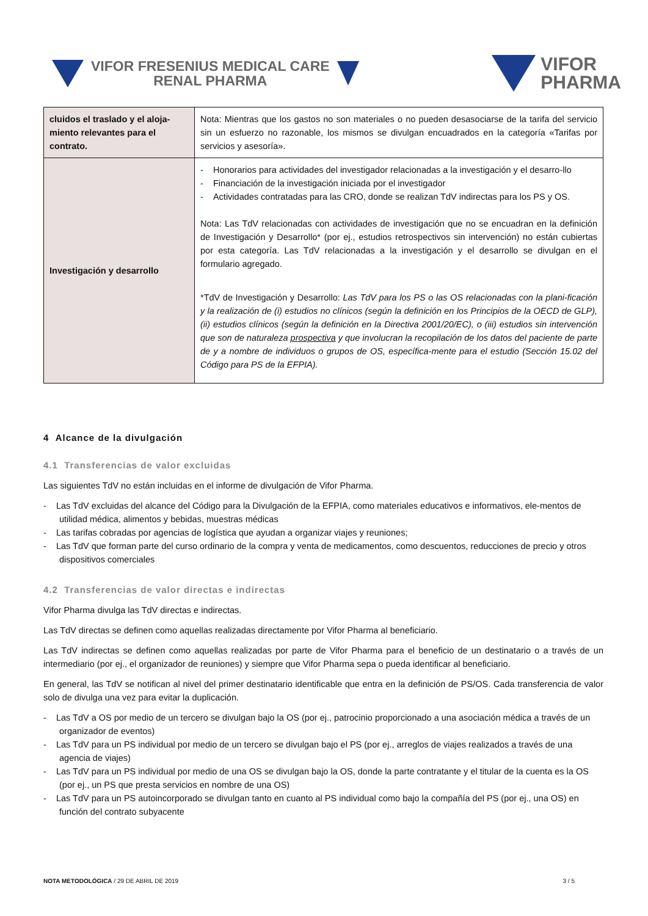VIFOR FRESENIUS MEDICAL CARE
RENAL PHARMA
VIFOR
PHARMA
| cluidos el traslado y el aloja-miento relevantes para el contrato. | Nota: Mientras que los gastos no son materiales o no pueden desasociarse de la tarifa del servicio sin un esfuerzo no razonable, los mismos se divulgan encuadrados en la categoría «Tarifas por servicios y asesoría». |
| Investigación y desarrollo | - Honorarios para actividades del investigador relacionadas a la investigación y el desarro-llo - Financiación de la investigación iniciada por el investigador - Actividades contratadas para las CRO, donde se realizan TdV indirectas para los PS y OS. Nota: Las TdV relacionadas con actividades de investigación que no se encuadran en la definición de Investigación y Desarrollo* (por ej., estudios retrospectivos sin intervención) no están cubiertas por esta categoría. Las TdV relacionadas a la investigación y el desarrollo se divulgan en el formulario agregado. *TdV de Investigación y Desarrollo: Las TdV para los PS o las OS relacionadas con la plani-ficación y la realización de (i) estudios no clínicos (según la definición en los Principios de la OECD de GLP), (ii) estudios clínicos (según la definición en la Directiva 2001/20/EC), o (iii) estudios sin intervención que son de naturaleza prospectiva y que involucran la recopilación de los datos del paciente de parte de y a nombre de individuos o grupos de OS, específica-mente para el estudio (Sección 15.02 del Código para PS de la EFPIA). |
4 Alcance de la divulgación
4.1 Transferencias de valor excluidas
Las siguientes TdV no están incluidas en el informe de divulgación de Vifor Pharma.
- Las TdV excluidas del alcance del Código para la Divulgación de la EFPIA, como materiales educativos e informativos, ele-mentos de utilidad médica, alimentos y bebidas, muestras médicas
- Las tarifas cobradas por agencias de logística que ayudan a organizar viajes y reuniones;
- Las TdV que forman parte del curso ordinario de la compra y venta de medicamentos, como descuentos, reducciones de precio y otros dispositivos comerciales
4.2 Transferencias de valor directas e indirectas
Vifor Pharma divulga las TdV directas e indirectas.
Las TdV directas se definen como aquellas realizadas directamente por Vifor Pharma al beneficiario.
Las TdV indirectas se definen como aquellas realizadas por parte de Vifor Pharma para el beneficio de un destinatario o a través de un intermediario (por ej., el organizador de reuniones) y siempre que Vifor Pharma sepa o pueda identificar al beneficiario.
En general, las TdV se notifican al nivel del primer destinatario identificable que entra en la definición de PS/OS. Cada transferencia de valor solo de divulga una vez para evitar la duplicación.
- Las TdV a OS por medio de un tercero se divulgan bajo la OS (por ej., patrocinio proporcionado a una asociación médica a través de un organizador de eventos)
- Las TdV para un PS individual por medio de un tercero se divulgan bajo el PS (por ej., arreglos de viajes realizados a través de una agencia de viajes)
- Las TdV para un PS individual por medio de una OS se divulgan bajo la OS, donde la parte contratante y el titular de la cuenta es la OS (por ej., un PS que presta servicios en nombre de una OS)
- Las TdV para un PS autoincorporado se divulgan tanto en cuanto al PS individual como bajo la compañía del PS (por ej., una OS) en función del contrato subyacente
NOTA METODOLÓGICA / 29 DE ABRIL DE 2019 3 / 5